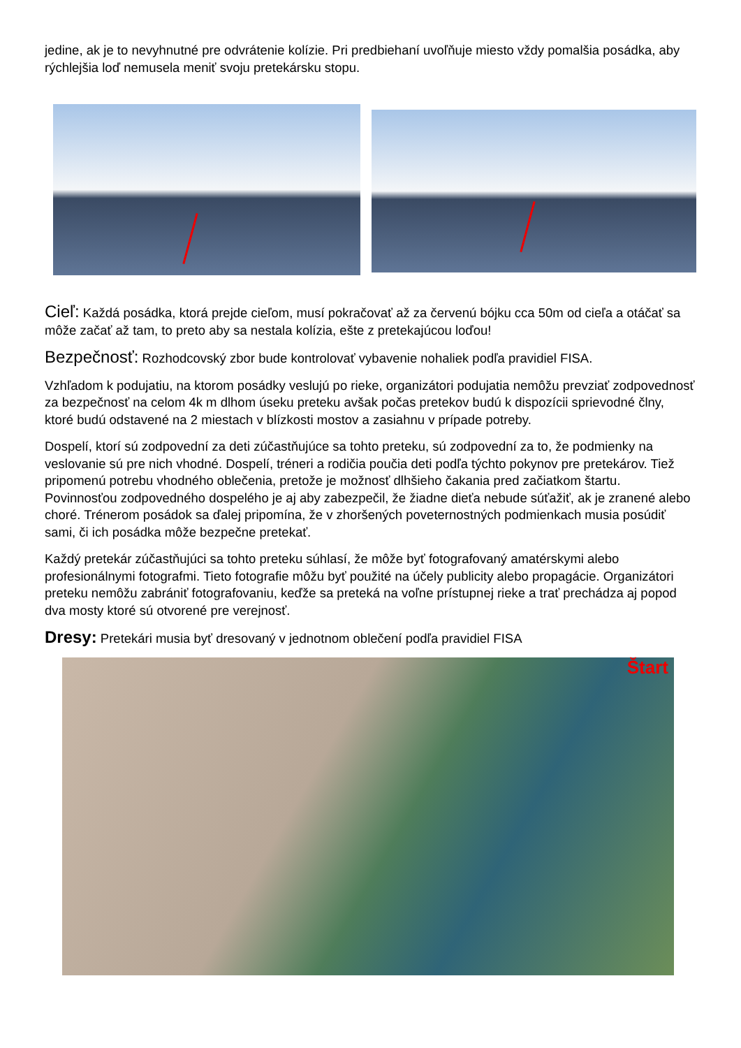jedine, ak je to nevyhnutné pre odvrátenie kolízie. Pri predbiehaní uvoľňuje miesto vždy pomalšia posádka, aby rýchlejšia loď nemusela meniť svoju pretekársku stopu.
Cieľ: Každá posádka, ktorá prejde cieľom, musí pokračovať až za červenú bójku cca 50m od cieľa a otáčať sa môže začať až tam, to preto aby sa nestala kolízia, ešte z pretekajúcou loďou!
Bezpečnosť: Rozhodcovský zbor bude kontrolovať vybavenie nohaliek podľa pravidiel FISA.
Vzhľadom k podujatiu, na ktorom posádky veslujú po rieke, organizátori podujatia nemôžu prevziať zodpovednosť za bezpečnosť na celom 4k m dlhom úseku preteku avšak počas pretekov budú k dispozícii sprievodné člny, ktoré budú odstavené na 2 miestach v blízkosti mostov a zasiahnu v prípade potreby.
Dospelí, ktorí sú zodpovední za deti zúčastňujúce sa tohto preteku, sú zodpovední za to, že podmienky na veslovanie sú pre nich vhodné. Dospelí, tréneri a rodičia poučia deti podľa týchto pokynov pre pretekárov. Tiež pripomenú potrebu vhodného oblečenia, pretože je možnosť dlhšieho čakania pred začiatkom štartu. Povinnosťou zodpovedného dospelého je aj aby zabezpečil, že žiadne dieťa nebude súťažiť, ak je zranené alebo choré. Trénerom posádok sa ďalej pripomína, že v zhoršených poveternostných podmienkach musia posúdiť sami, či ich posádka môže bezpečne pretekať.
Každý pretekár zúčastňujúci sa tohto preteku súhlasí, že môže byť fotografovaný amatérskymi alebo profesionálnymi fotografmi. Tieto fotografie môžu byť použité na účely publicity alebo propagácie. Organizátori preteku nemôžu zabrániť fotografovaniu, keďže sa preteká na voľne prístupnej rieke a trať prechádza aj popod dva mosty ktoré sú otvorené pre verejnosť.
Dresy: Pretekári musia byť dresovaný v jednotnom oblečení podľa pravidiel FISA
Štart